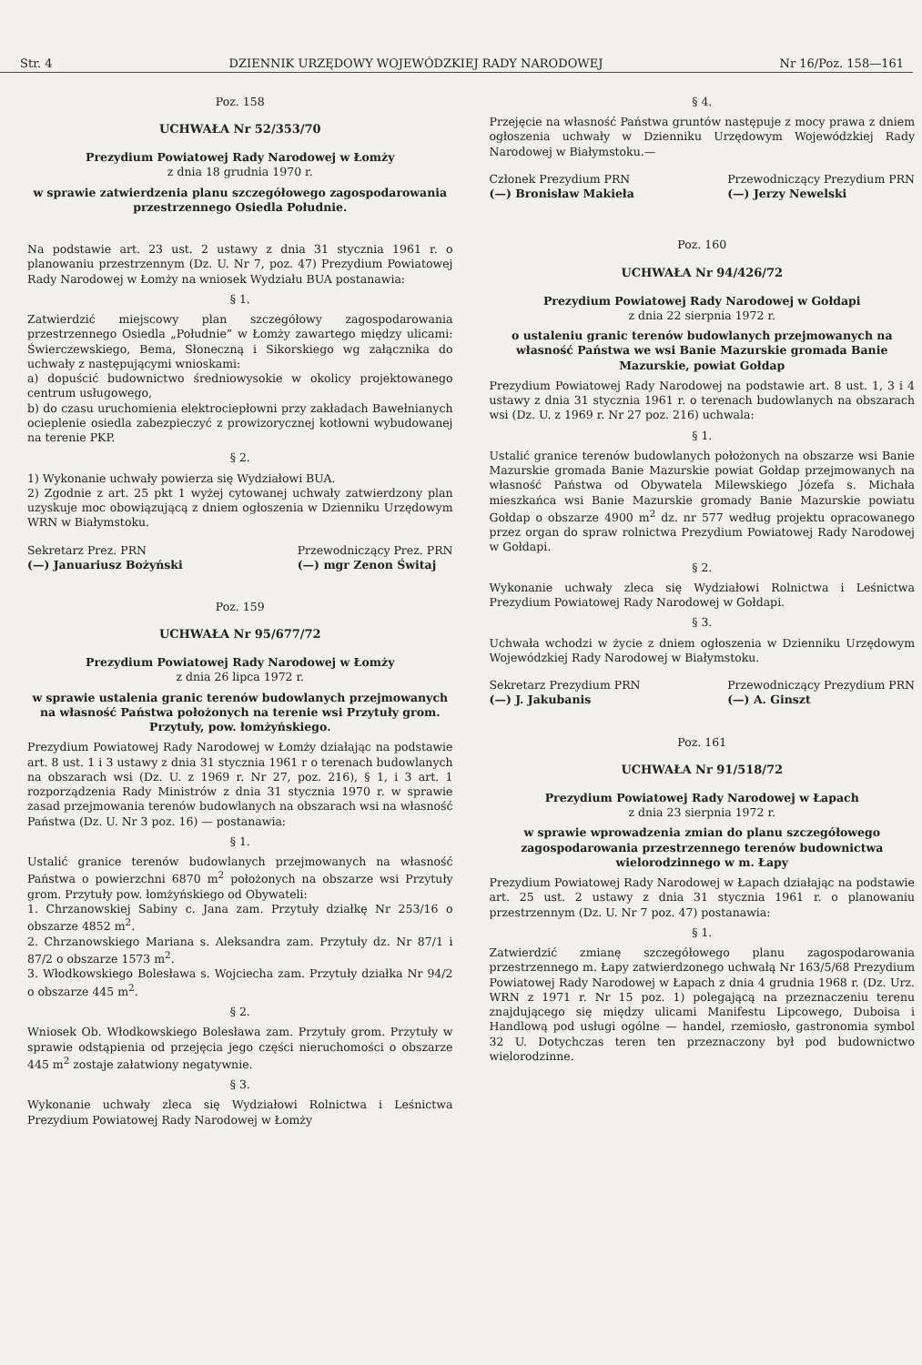Str. 4 DZIENNIK URZĘDOWY WOJEWÓDZKIEJ RADY NARODOWEJ Nr 16/Poz. 158—161
Poz. 158
UCHWAŁA Nr 52/353/70
Prezydium Powiatowej Rady Narodowej w Łomży
z dnia 18 grudnia 1970 r.
w sprawie zatwierdzenia planu szczegółowego zagospodarowania przestrzennego Osiedla Południe.
Na podstawie art. 23 ust. 2 ustawy z dnia 31 stycznia 1961 r. o planowaniu przestrzennym (Dz. U. Nr 7, poz. 47) Prezydium Powiatowej Rady Narodowej w Łomży na wniosek Wydziału BUA postanawia:
§ 1.
Zatwierdzić miejscowy plan szczegółowy zagospodarowania przestrzennego Osiedla „Południe” w Łomży zawartego między ulicami: Świerczewskiego, Bema, Słoneczną i Sikorskiego wg załącznika do uchwały z następującymi wnioskami:
a) dopuścić budownictwo średniowysokie w okolicy projektowanego centrum usługowego,
b) do czasu uruchomienia elektrociepłowni przy zakładach Bawełnianych ocieplenie osiedla zabezpieczyć z prowizorycznej kotłowni wybudowanej na terenie PKP.
§ 2.
1) Wykonanie uchwały powierza się Wydziałowi BUA.
2) Zgodnie z art. 25 pkt 1 wyżej cytowanej uchwały zatwierdzony plan uzyskuje moc obowiązującą z dniem ogłoszenia w Dzienniku Urzędowym WRN w Białymstoku.
Sekretarz Prez. PRN
(—) Januariusz Bożyński Przewodniczący Prez. PRN
(—) mgr Zenon Świtaj
Poz. 159
UCHWAŁA Nr 95/677/72
Prezydium Powiatowej Rady Narodowej w Łomży
z dnia 26 lipca 1972 r.
w sprawie ustalenia granic terenów budowlanych przejmowanych na własność Państwa położonych na terenie wsi Przytuły grom. Przytuły, pow. łomżyńskiego.
Prezydium Powiatowej Rady Narodowej w Łomży działając na podstawie art. 8 ust. 1 i 3 ustawy z dnia 31 stycznia 1961 r o terenach budowlanych na obszarach wsi (Dz. U. z 1969 r. Nr 27, poz. 216), § 1, i 3 art. 1 rozporządzenia Rady Ministrów z dnia 31 stycznia 1970 r. w sprawie zasad przejmowania terenów budowlanych na obszarach wsi na własność Państwa (Dz. U. Nr 3 poz. 16) — postanawia:
§ 1.
Ustalić granice terenów budowlanych przejmowanych na własność Państwa o powierzchni 6870 m<sup>2</sup> położonych na obszarze wsi Przytuły grom. Przytuły pow. łomżyńskiego od Obywateli:
1. Chrzanowskiej Sabiny c. Jana zam. Przytuły działkę Nr 253/16 o obszarze 4852 m<sup>2</sup>.
2. Chrzanowskiego Mariana s. Aleksandra zam. Przytuły dz. Nr 87/1 i 87/2 o obszarze 1573 m<sup>2</sup>.
3. Włodkowskiego Bolesława s. Wojciecha zam. Przytuły działka Nr 94/2 o obszarze 445 m<sup>2</sup>.
§ 2.
Wniosek Ob. Włodkowskiego Bolesława zam. Przytuły grom. Przytuły w sprawie odstąpienia od przejęcia jego części nieruchomości o obszarze 445 m<sup>2</sup> zostaje załatwiony negatywnie.
§ 3.
Wykonanie uchwały zleca się Wydziałowi Rolnictwa i Leśnictwa Prezydium Powiatowej Rady Narodowej w Łomży
§ 4.
Przejęcie na własność Państwa gruntów następuje z mocy prawa z dniem ogłoszenia uchwały w Dzienniku Urzędowym Wojewódzkiej Rady Narodowej w Białymstoku.—
Członek Prezydium PRN
(—) Bronisław Makieła Przewodniczący Prezydium PRN
(—) Jerzy Newelski
Poz. 160
UCHWAŁA Nr 94/426/72
Prezydium Powiatowej Rady Narodowej w Gołdapi
z dnia 22 sierpnia 1972 r.
o ustaleniu granic terenów budowlanych przejmowanych na własność Państwa we wsi Banie Mazurskie gromada Banie Mazurskie, powiat Gołdap
Prezydium Powiatowej Rady Narodowej na podstawie art. 8 ust. 1, 3 i 4 ustawy z dnia 31 stycznia 1961 r. o terenach budowlanych na obszarach wsi (Dz. U. z 1969 r. Nr 27 poz. 216) uchwala:
§ 1.
Ustalić granice terenów budowlanych położonych na obszarze wsi Banie Mazurskie gromada Banie Mazurskie powiat Gołdap przejmowanych na własność Państwa od Obywatela Milewskiego Józefa s. Michała mieszkańca wsi Banie Mazurskie gromady Banie Mazurskie powiatu Gołdap o obszarze 4900 m<sup>2</sup> dz. nr 577 według projektu opracowanego przez organ do spraw rolnictwa Prezydium Powiatowej Rady Narodowej w Gołdapi.
§ 2.
Wykonanie uchwały zleca się Wydziałowi Rolnictwa i Leśnictwa Prezydium Powiatowej Rady Narodowej w Gołdapi.
§ 3.
Uchwała wchodzi w życie z dniem ogłoszenia w Dzienniku Urzędowym Wojewódzkiej Rady Narodowej w Białymstoku.
Sekretarz Prezydium PRN
(—) J. Jakubanis Przewodniczący Prezydium PRN
(—) A. Ginszt
Poz. 161
UCHWAŁA Nr 91/518/72
Prezydium Powiatowej Rady Narodowej w Łapach
z dnia 23 sierpnia 1972 r.
w sprawie wprowadzenia zmian do planu szczegółowego zagospodarowania przestrzennego terenów budownictwa wielorodzinnego w m. Łapy
Prezydium Powiatowej Rady Narodowej w Łapach działając na podstawie art. 25 ust. 2 ustawy z dnia 31 stycznia 1961 r. o planowaniu przestrzennym (Dz. U. Nr 7 poz. 47) postanawia:
§ 1.
Zatwierdzić zmianę szczegółowego planu zagospodarowania przestrzennego m. Łapy zatwierdzonego uchwałą Nr 163/5/68 Prezydium Powiatowej Rady Narodowej w Łapach z dnia 4 grudnia 1968 r. (Dz. Urz. WRN z 1971 r. Nr 15 poz. 1) polegającą na przeznaczeniu terenu znajdującego się między ulicami Manifestu Lipcowego, Duboisa i Handlową pod usługi ogólne — handel, rzemiosło, gastronomia symbol 32 U. Dotychczas teren ten przeznaczony był pod budownictwo wielorodzinne.